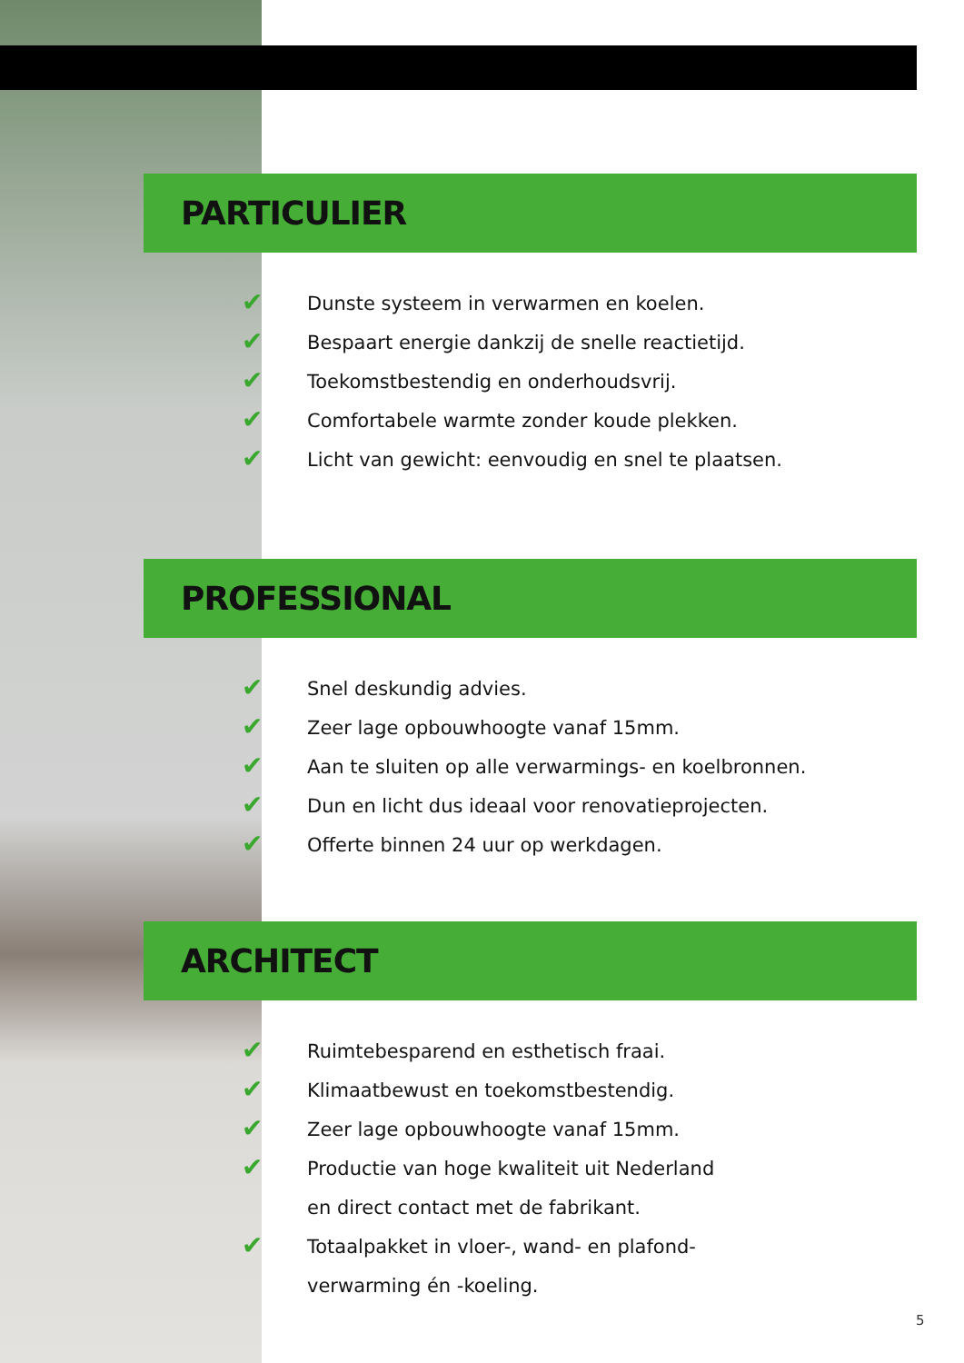PARTICULIER
✔ Dunste systeem in verwarmen en koelen.
✔ Bespaart energie dankzij de snelle reactietijd.
✔ Toekomstbestendig en onderhoudsvrij.
✔ Comfortabele warmte zonder koude plekken.
✔ Licht van gewicht: eenvoudig en snel te plaatsen.
PROFESSIONAL
✔ Snel deskundig advies.
✔ Zeer lage opbouwhoogte vanaf 15mm.
✔ Aan te sluiten op alle verwarmings- en koelbronnen.
✔ Dun en licht dus ideaal voor renovatieprojecten.
✔ Offerte binnen 24 uur op werkdagen.
ARCHITECT
✔ Ruimtebesparend en esthetisch fraai.
✔ Klimaatbewust en toekomstbestendig.
✔ Zeer lage opbouwhoogte vanaf 15mm.
✔ Productie van hoge kwaliteit uit Nederland
en direct contact met de fabrikant.
✔ Totaalpakket in vloer-, wand- en plafond-
verwarming én -koeling.
5